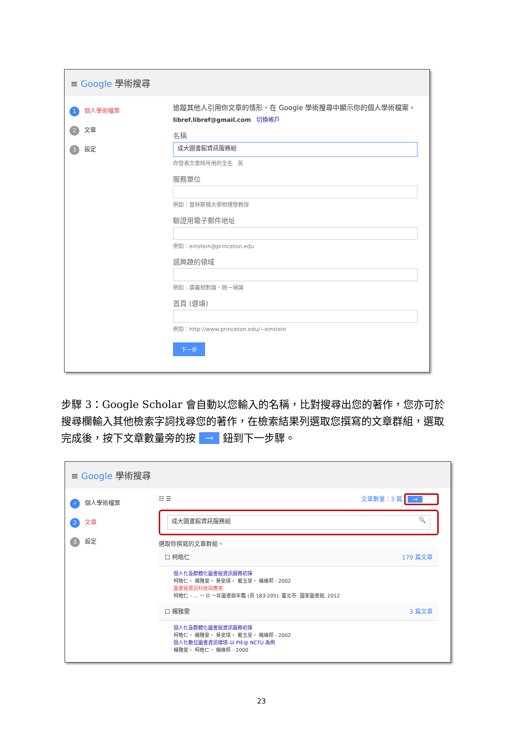≡ Google 學術搜尋
1 個人學術檔案
2 文章
3 設定
追蹤其他人引用你文章的情形。在 Google 學術搜尋中顯示你的個人學術檔案。
libref.libref@gmail.com 切換帳戶
名稱
成大圖書館資訊服務組
你發表文章時所用的全名 英
服務單位
例如：普林斯頓大學物理學教授
驗證用電子郵件地址
例如：einstein@princeton.edu
感興趣的領域
例如：廣義相對論、統一場論
首頁 (選填)
例如：http://www.princeton.edu/~einstein
下一步
步驟 3：Google Scholar 會自動以您輸入的名稱，比對搜尋出您的著作，您亦可於搜尋欄輸入其他檢索字詞找尋您的著作，在檢索結果列選取您撰寫的文章群組，選取完成後，按下文章數量旁的按 → 鈕到下一步驟。
≡ Google 學術搜尋
✓ 個人學術檔案
2 文章
3 設定
☷ ☰ 文章數量：3 篇 →
成大圖書館資訊服務組 🔍
選取你撰寫的文章群組。
☐ 柯皓仁 179 篇文章
個人化及群體化圖書館資訊服務初探
柯皓仁， 楊雅雯， 吳安琪， 戴玉旻， 楊維邦 - 2002
圖書館資訊科技與應用
柯皓仁 - ... 一 O 一年圖書館年鑑 (頁 183-205). 臺北市: 國家圖書館, 2012
☐ 楊雅雯 3 篇文章
個人化及群體化圖書館資訊服務初探
柯皓仁， 楊雅雯， 吳安琪， 戴玉旻， 楊維邦 - 2002
個人化數位圖書資訊環境-以 PIE@ NCTU 為例
楊雅雯， 柯皓仁， 楊維邦 - 2000
23